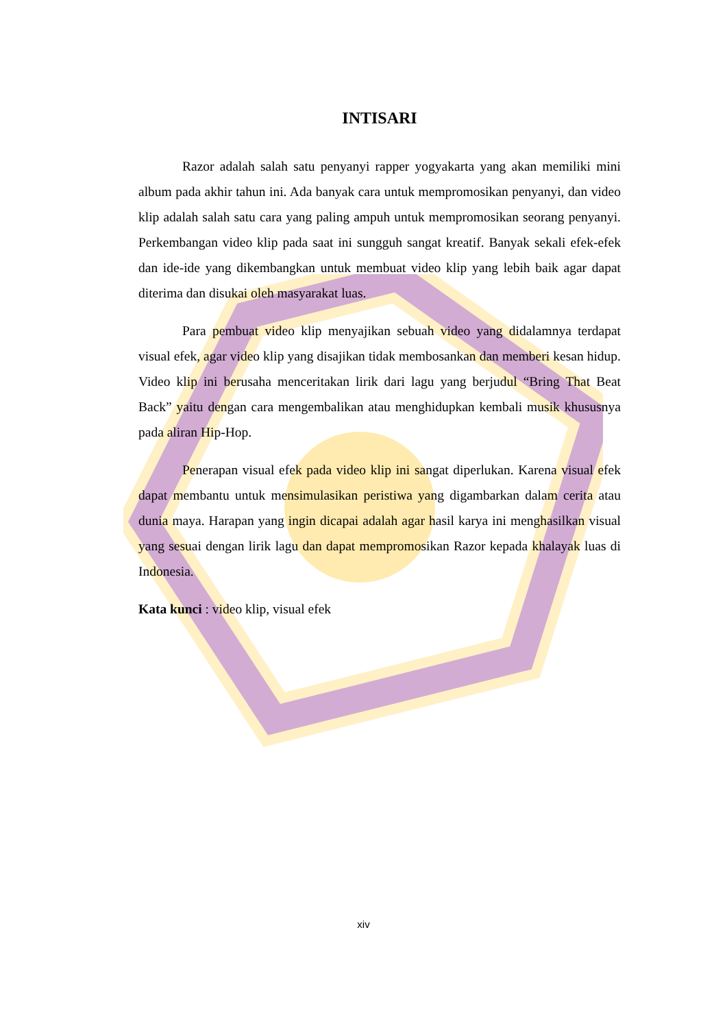INTISARI
Razor adalah salah satu penyanyi rapper yogyakarta yang akan memiliki mini album pada akhir tahun ini. Ada banyak cara untuk mempromosikan penyanyi, dan video klip adalah salah satu cara yang paling ampuh untuk mempromosikan seorang penyanyi. Perkembangan video klip pada saat ini sungguh sangat kreatif. Banyak sekali efek-efek dan ide-ide yang dikembangkan untuk membuat video klip yang lebih baik agar dapat diterima dan disukai oleh masyarakat luas.
Para pembuat video klip menyajikan sebuah video yang didalamnya terdapat visual efek, agar video klip yang disajikan tidak membosankan dan memberi kesan hidup. Video klip ini berusaha menceritakan lirik dari lagu yang berjudul “Bring That Beat Back” yaitu dengan cara mengembalikan atau menghidupkan kembali musik khususnya pada aliran Hip-Hop.
Penerapan visual efek pada video klip ini sangat diperlukan. Karena visual efek dapat membantu untuk mensimulasikan peristiwa yang digambarkan dalam cerita atau dunia maya. Harapan yang ingin dicapai adalah agar hasil karya ini menghasilkan visual yang sesuai dengan lirik lagu dan dapat mempromosikan Razor kepada khalayak luas di Indonesia.
Kata kunci : video klip, visual efek
xiv